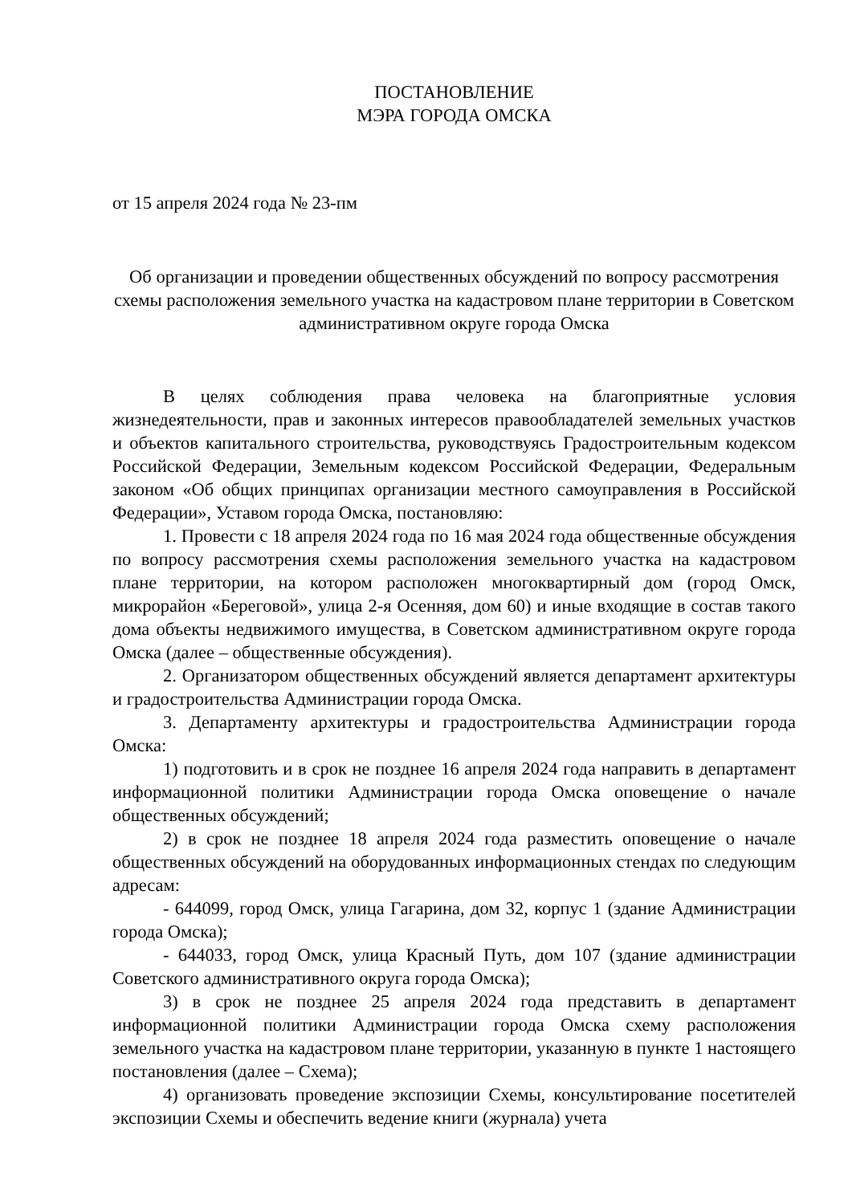ПОСТАНОВЛЕНИЕ
МЭРА ГОРОДА ОМСКА
от 15 апреля 2024 года № 23-пм
Об организации и проведении общественных обсуждений по вопросу рассмотрения схемы расположения земельного участка на кадастровом плане территории в Советском административном округе города Омска
В целях соблюдения права человека на благоприятные условия жизнедеятельности, прав и законных интересов правообладателей земельных участков и объектов капитального строительства, руководствуясь Градостроительным кодексом Российской Федерации, Земельным кодексом Российской Федерации, Федеральным законом «Об общих принципах организации местного самоуправления в Российской Федерации», Уставом города Омска, постановляю:
1. Провести с 18 апреля 2024 года по 16 мая 2024 года общественные обсуждения по вопросу рассмотрения схемы расположения земельного участка на кадастровом плане территории, на котором расположен многоквартирный дом (город Омск, микрорайон «Береговой», улица 2-я Осенняя, дом 60) и иные входящие в состав такого дома объекты недвижимого имущества, в Советском административном округе города Омска (далее – общественные обсуждения).
2. Организатором общественных обсуждений является департамент архитектуры и градостроительства Администрации города Омска.
3. Департаменту архитектуры и градостроительства Администрации города Омска:
1) подготовить и в срок не позднее 16 апреля 2024 года направить в департамент информационной политики Администрации города Омска оповещение о начале общественных обсуждений;
2) в срок не позднее 18 апреля 2024 года разместить оповещение о начале общественных обсуждений на оборудованных информационных стендах по следующим адресам:
- 644099, город Омск, улица Гагарина, дом 32, корпус 1 (здание Администрации города Омска);
- 644033, город Омск, улица Красный Путь, дом 107 (здание администрации Советского административного округа города Омска);
3) в срок не позднее 25 апреля 2024 года представить в департамент информационной политики Администрации города Омска схему расположения земельного участка на кадастровом плане территории, указанную в пункте 1 настоящего постановления (далее – Схема);
4) организовать проведение экспозиции Схемы, консультирование посетителей экспозиции Схемы и обеспечить ведение книги (журнала) учета